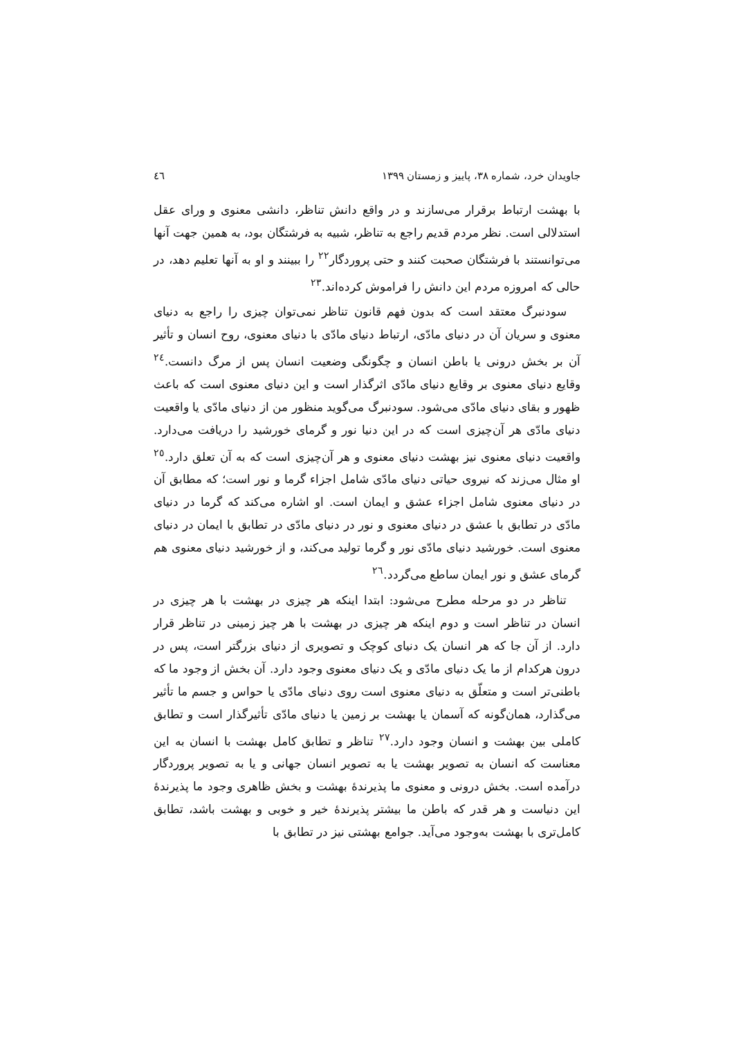جاویدان خرد، شماره ۳۸، پاییز و زمستان ۱۳۹۹ ٤٦
با بهشت ارتباط برقرار می‌سازند و در واقع دانش تناظر، دانشی معنوی و ورای عقل استدلالی است. نظر مردم قدیم راجع به تناظر، شبیه به فرشتگان بود، به همین جهت آنها می‌توانستند با فرشتگان صحبت کنند و حتی پروردگار<sup>۲۲</sup> را ببینند و او به آنها تعلیم دهد، در حالی که امروزه مردم این دانش را فراموش کرده‌اند.<sup>۲۳</sup>
سودنبرگ معتقد است که بدون فهم قانون تناظر نمی‌توان چیزی را راجع به دنیای معنوی و سریان آن در دنیای مادّی، ارتباط دنیای مادّی با دنیای معنوی، روح انسان و تأثیر آن بر بخش درونی یا باطن انسان و چگونگی وضعیت انسان پس از مرگ دانست.<sup>۲٤</sup> وقایع دنیای معنوی بر وقایع دنیای مادّی اثرگذار است و این دنیای معنوی است که باعث ظهور و بقای دنیای مادّی می‌شود. سودنبرگ می‌گوید منظور من از دنیای مادّی یا واقعیت دنیای مادّی هر آن‌چیزی است که در این دنیا نور و گرمای خورشید را دریافت می‌دارد. واقعیت دنیای معنوی نیز بهشت دنیای معنوی و هر آن‌چیزی است که به آن تعلق دارد.<sup>۲٥</sup> او مثال می‌زند که نیروی حیاتی دنیای مادّی شامل اجزاء گرما و نور است؛ که مطابق آن در دنیای معنوی شامل اجزاء عشق و ایمان است. او اشاره می‌کند که گرما در دنیای مادّی در تطابق با عشق در دنیای معنوی و نور در دنیای مادّی در تطابق با ایمان در دنیای معنوی است. خورشید دنیای مادّی نور و گرما تولید می‌کند، و از خورشید دنیای معنوی هم گرمای عشق و نور ایمان ساطع می‌گردد.<sup>۲٦</sup>
تناظر در دو مرحله مطرح می‌شود: ابتدا اینکه هر چیزی در بهشت با هر چیزی در انسان در تناظر است و دوم اینکه هر چیزی در بهشت با هر چیز زمینی در تناظر قرار دارد. از آن جا که هر انسان یک دنیای کوچک و تصویری از دنیای بزرگتر است، پس در درون هرکدام از ما یک دنیای مادّی و یک دنیای معنوی وجود دارد. آن بخش از وجود ما که باطنی‌تر است و متعلّق به دنیای معنوی است روی دنیای مادّی یا حواس و جسم ما تأثیر می‌گذارد، همان‌گونه که آسمان یا بهشت بر زمین یا دنیای مادّی تأثیرگذار است و تطابق کاملی بین بهشت و انسان وجود دارد.<sup>۲۷</sup> تناظر و تطابق کامل بهشت با انسان به این معناست که انسان به تصویر بهشت یا به تصویر انسان جهانی و یا به تصویر پروردگار درآمده است. بخش درونی و معنوی ما پذیرندهٔ بهشت و بخش ظاهری وجود ما پذیرندهٔ این دنیاست و هر قدر که باطن ما بیشتر پذیرندهٔ خیر و خوبی و بهشت باشد، تطابق کامل‌تری با بهشت به‌وجود می‌آید. جوامع بهشتی نیز در تطابق با